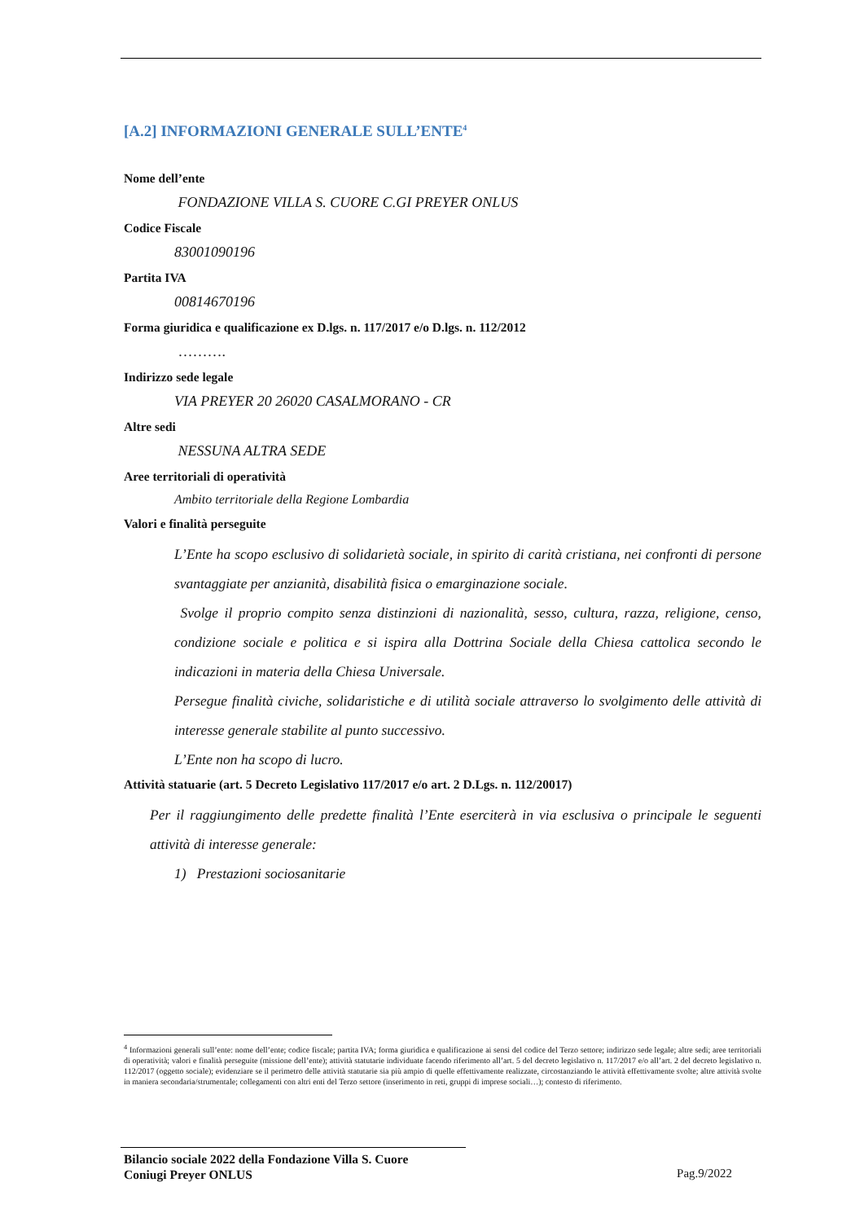[A.2] INFORMAZIONI GENERALE SULL’ENTE<sup>4</sup>
Nome dell’ente
FONDAZIONE VILLA S. CUORE C.GI PREYER ONLUS
Codice Fiscale
83001090196
Partita IVA
00814670196
Forma giuridica e qualificazione ex D.lgs. n. 117/2017 e/o D.lgs. n. 112/2012
……….
Indirizzo sede legale
VIA PREYER 20 26020 CASALMORANO - CR
Altre sedi
NESSUNA ALTRA SEDE
Aree territoriali di operatività
Ambito territoriale della Regione Lombardia
Valori e finalità perseguite
L’Ente ha scopo esclusivo di solidarietà sociale, in spirito di carità cristiana, nei confronti di persone svantaggiate per anzianità, disabilità fisica o emarginazione sociale.
Svolge il proprio compito senza distinzioni di nazionalità, sesso, cultura, razza, religione, censo, condizione sociale e politica e si ispira alla Dottrina Sociale della Chiesa cattolica secondo le indicazioni in materia della Chiesa Universale.
Persegue finalità civiche, solidaristiche e di utilità sociale attraverso lo svolgimento delle attività di interesse generale stabilite al punto successivo.
L’Ente non ha scopo di lucro.
Attività statuarie (art. 5 Decreto Legislativo 117/2017 e/o art. 2 D.Lgs. n. 112/20017)
Per il raggiungimento delle predette finalità l’Ente eserciterà in via esclusiva o principale le seguenti attività di interesse generale:
1) Prestazioni sociosanitarie
<sup>4</sup> Informazioni generali sull’ente: nome dell’ente; codice fiscale; partita IVA; forma giuridica e qualificazione ai sensi del codice del Terzo settore; indirizzo sede legale; altre sedi; aree territoriali di operatività; valori e finalità perseguite (missione dell’ente); attività statutarie individuate facendo riferimento all’art. 5 del decreto legislativo n. 117/2017 e/o all’art. 2 del decreto legislativo n. 112/2017 (oggetto sociale); evidenziare se il perimetro delle attività statutarie sia più ampio di quelle effettivamente realizzate, circostanziando le attività effettivamente svolte; altre attività svolte in maniera secondaria/strumentale; collegamenti con altri enti del Terzo settore (inserimento in reti, gruppi di imprese sociali…); contesto di riferimento.
Bilancio sociale 2022 della Fondazione Villa S. Cuore
Coniugi Preyer ONLUS
Pag.9/2022